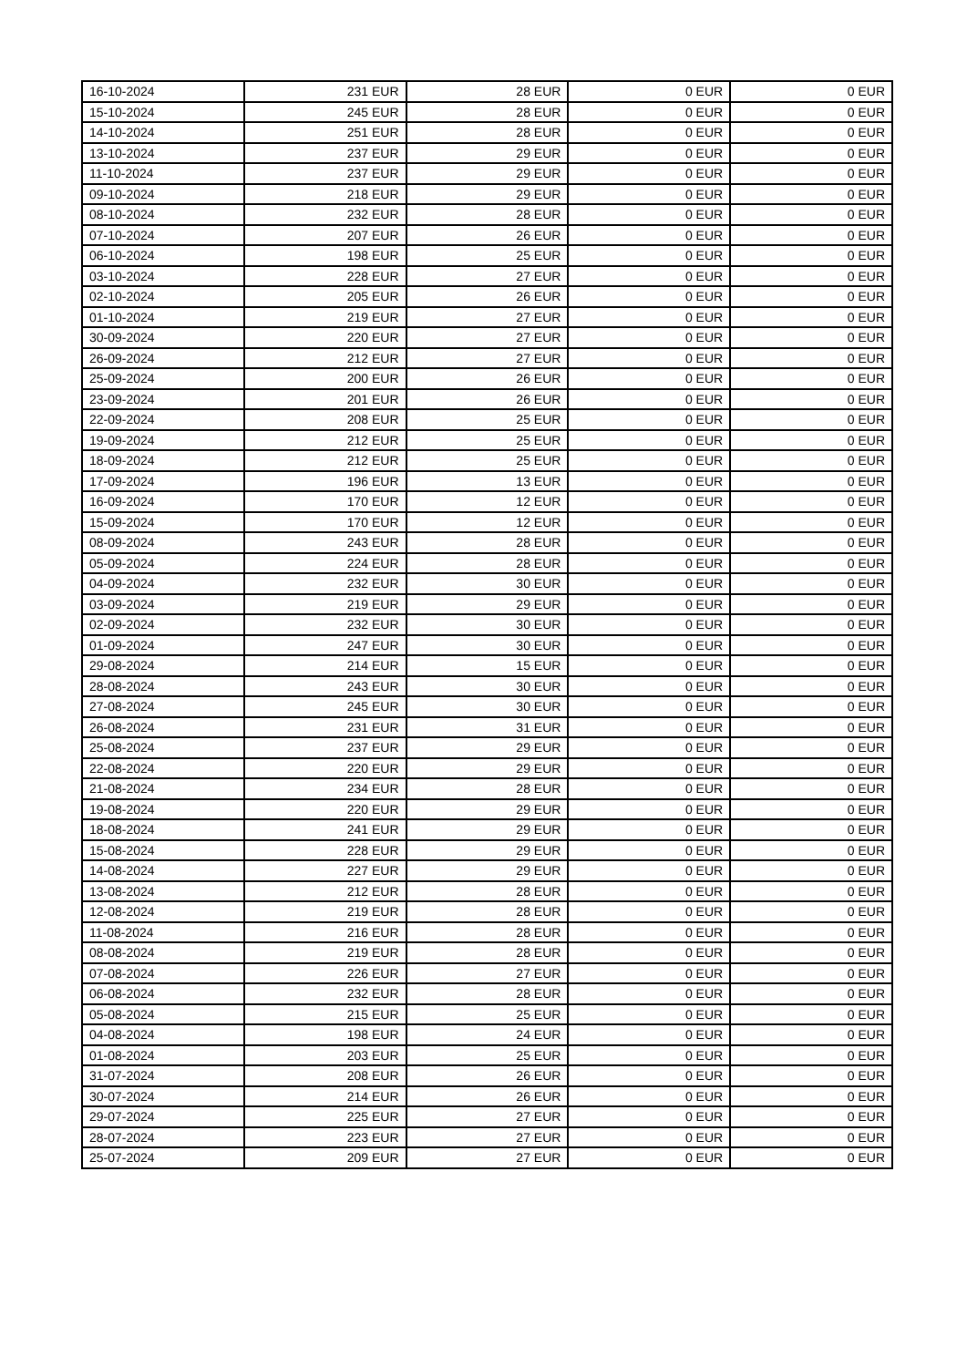| 16-10-2024 | 231 EUR | 28 EUR | 0 EUR | 0 EUR |
| 15-10-2024 | 245 EUR | 28 EUR | 0 EUR | 0 EUR |
| 14-10-2024 | 251 EUR | 28 EUR | 0 EUR | 0 EUR |
| 13-10-2024 | 237 EUR | 29 EUR | 0 EUR | 0 EUR |
| 11-10-2024 | 237 EUR | 29 EUR | 0 EUR | 0 EUR |
| 09-10-2024 | 218 EUR | 29 EUR | 0 EUR | 0 EUR |
| 08-10-2024 | 232 EUR | 28 EUR | 0 EUR | 0 EUR |
| 07-10-2024 | 207 EUR | 26 EUR | 0 EUR | 0 EUR |
| 06-10-2024 | 198 EUR | 25 EUR | 0 EUR | 0 EUR |
| 03-10-2024 | 228 EUR | 27 EUR | 0 EUR | 0 EUR |
| 02-10-2024 | 205 EUR | 26 EUR | 0 EUR | 0 EUR |
| 01-10-2024 | 219 EUR | 27 EUR | 0 EUR | 0 EUR |
| 30-09-2024 | 220 EUR | 27 EUR | 0 EUR | 0 EUR |
| 26-09-2024 | 212 EUR | 27 EUR | 0 EUR | 0 EUR |
| 25-09-2024 | 200 EUR | 26 EUR | 0 EUR | 0 EUR |
| 23-09-2024 | 201 EUR | 26 EUR | 0 EUR | 0 EUR |
| 22-09-2024 | 208 EUR | 25 EUR | 0 EUR | 0 EUR |
| 19-09-2024 | 212 EUR | 25 EUR | 0 EUR | 0 EUR |
| 18-09-2024 | 212 EUR | 25 EUR | 0 EUR | 0 EUR |
| 17-09-2024 | 196 EUR | 13 EUR | 0 EUR | 0 EUR |
| 16-09-2024 | 170 EUR | 12 EUR | 0 EUR | 0 EUR |
| 15-09-2024 | 170 EUR | 12 EUR | 0 EUR | 0 EUR |
| 08-09-2024 | 243 EUR | 28 EUR | 0 EUR | 0 EUR |
| 05-09-2024 | 224 EUR | 28 EUR | 0 EUR | 0 EUR |
| 04-09-2024 | 232 EUR | 30 EUR | 0 EUR | 0 EUR |
| 03-09-2024 | 219 EUR | 29 EUR | 0 EUR | 0 EUR |
| 02-09-2024 | 232 EUR | 30 EUR | 0 EUR | 0 EUR |
| 01-09-2024 | 247 EUR | 30 EUR | 0 EUR | 0 EUR |
| 29-08-2024 | 214 EUR | 15 EUR | 0 EUR | 0 EUR |
| 28-08-2024 | 243 EUR | 30 EUR | 0 EUR | 0 EUR |
| 27-08-2024 | 245 EUR | 30 EUR | 0 EUR | 0 EUR |
| 26-08-2024 | 231 EUR | 31 EUR | 0 EUR | 0 EUR |
| 25-08-2024 | 237 EUR | 29 EUR | 0 EUR | 0 EUR |
| 22-08-2024 | 220 EUR | 29 EUR | 0 EUR | 0 EUR |
| 21-08-2024 | 234 EUR | 28 EUR | 0 EUR | 0 EUR |
| 19-08-2024 | 220 EUR | 29 EUR | 0 EUR | 0 EUR |
| 18-08-2024 | 241 EUR | 29 EUR | 0 EUR | 0 EUR |
| 15-08-2024 | 228 EUR | 29 EUR | 0 EUR | 0 EUR |
| 14-08-2024 | 227 EUR | 29 EUR | 0 EUR | 0 EUR |
| 13-08-2024 | 212 EUR | 28 EUR | 0 EUR | 0 EUR |
| 12-08-2024 | 219 EUR | 28 EUR | 0 EUR | 0 EUR |
| 11-08-2024 | 216 EUR | 28 EUR | 0 EUR | 0 EUR |
| 08-08-2024 | 219 EUR | 28 EUR | 0 EUR | 0 EUR |
| 07-08-2024 | 226 EUR | 27 EUR | 0 EUR | 0 EUR |
| 06-08-2024 | 232 EUR | 28 EUR | 0 EUR | 0 EUR |
| 05-08-2024 | 215 EUR | 25 EUR | 0 EUR | 0 EUR |
| 04-08-2024 | 198 EUR | 24 EUR | 0 EUR | 0 EUR |
| 01-08-2024 | 203 EUR | 25 EUR | 0 EUR | 0 EUR |
| 31-07-2024 | 208 EUR | 26 EUR | 0 EUR | 0 EUR |
| 30-07-2024 | 214 EUR | 26 EUR | 0 EUR | 0 EUR |
| 29-07-2024 | 225 EUR | 27 EUR | 0 EUR | 0 EUR |
| 28-07-2024 | 223 EUR | 27 EUR | 0 EUR | 0 EUR |
| 25-07-2024 | 209 EUR | 27 EUR | 0 EUR | 0 EUR |